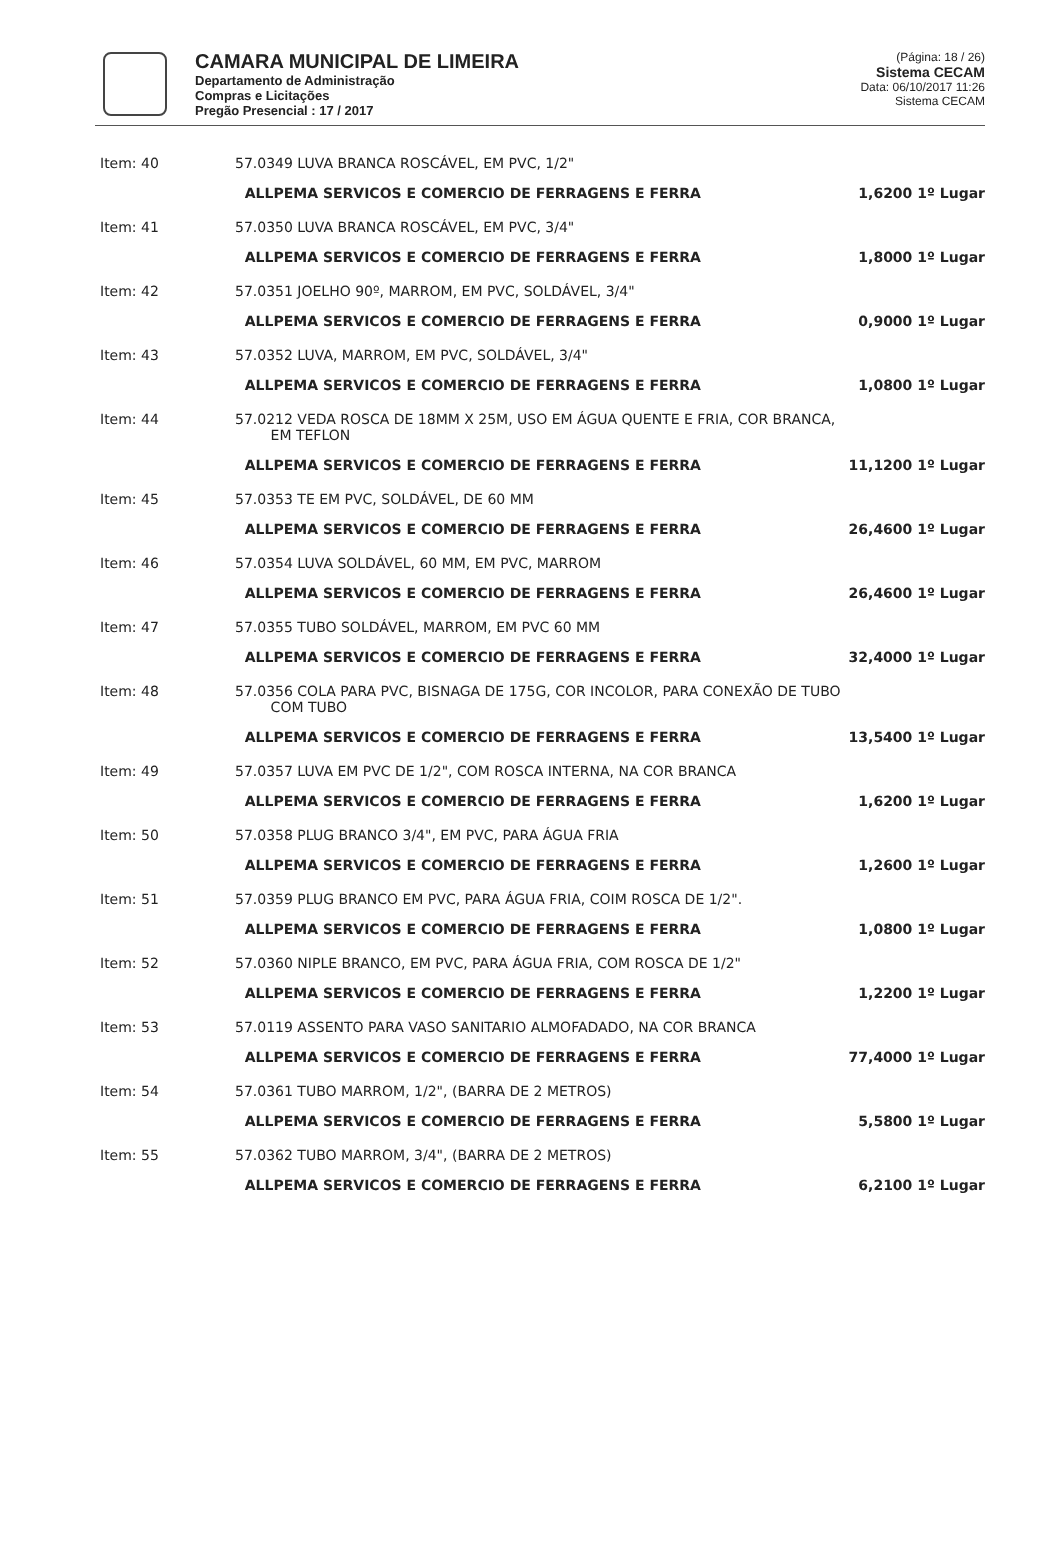CAMARA MUNICIPAL DE LIMEIRA
Departamento de Administração
Compras e Licitações
Pregão Presencial : 17 / 2017
(Página: 18 / 26)
Sistema CECAM
Data: 06/10/2017 11:26
Sistema CECAM
| Item: 40 | 57.0349 LUVA BRANCA ROSCÁVEL, EM PVC, 1/2" | |
| | ALLPEMA SERVICOS E COMERCIO DE FERRAGENS E FERRA | 1,6200 1º Lugar |
| Item: 41 | 57.0350 LUVA BRANCA ROSCÁVEL, EM PVC, 3/4" | |
| | ALLPEMA SERVICOS E COMERCIO DE FERRAGENS E FERRA | 1,8000 1º Lugar |
| Item: 42 | 57.0351 JOELHO 90º, MARROM, EM PVC, SOLDÁVEL, 3/4" | |
| | ALLPEMA SERVICOS E COMERCIO DE FERRAGENS E FERRA | 0,9000 1º Lugar |
| Item: 43 | 57.0352 LUVA, MARROM, EM PVC, SOLDÁVEL, 3/4" | |
| | ALLPEMA SERVICOS E COMERCIO DE FERRAGENS E FERRA | 1,0800 1º Lugar |
| Item: 44 | 57.0212 VEDA ROSCA DE 18MM X 25M, USO EM ÁGUA QUENTE E FRIA, COR BRANCA, EM TEFLON | |
| | ALLPEMA SERVICOS E COMERCIO DE FERRAGENS E FERRA | 11,1200 1º Lugar |
| Item: 45 | 57.0353 TE EM PVC, SOLDÁVEL, DE 60 MM | |
| | ALLPEMA SERVICOS E COMERCIO DE FERRAGENS E FERRA | 26,4600 1º Lugar |
| Item: 46 | 57.0354 LUVA SOLDÁVEL, 60 MM, EM PVC, MARROM | |
| | ALLPEMA SERVICOS E COMERCIO DE FERRAGENS E FERRA | 26,4600 1º Lugar |
| Item: 47 | 57.0355 TUBO SOLDÁVEL, MARROM, EM PVC 60 MM | |
| | ALLPEMA SERVICOS E COMERCIO DE FERRAGENS E FERRA | 32,4000 1º Lugar |
| Item: 48 | 57.0356 COLA PARA PVC, BISNAGA DE 175G, COR INCOLOR, PARA CONEXÃO DE TUBO COM TUBO | |
| | ALLPEMA SERVICOS E COMERCIO DE FERRAGENS E FERRA | 13,5400 1º Lugar |
| Item: 49 | 57.0357 LUVA EM PVC DE 1/2", COM ROSCA INTERNA, NA COR BRANCA | |
| | ALLPEMA SERVICOS E COMERCIO DE FERRAGENS E FERRA | 1,6200 1º Lugar |
| Item: 50 | 57.0358 PLUG BRANCO 3/4", EM PVC, PARA ÁGUA FRIA | |
| | ALLPEMA SERVICOS E COMERCIO DE FERRAGENS E FERRA | 1,2600 1º Lugar |
| Item: 51 | 57.0359 PLUG BRANCO EM PVC, PARA ÁGUA FRIA, COIM ROSCA DE 1/2". | |
| | ALLPEMA SERVICOS E COMERCIO DE FERRAGENS E FERRA | 1,0800 1º Lugar |
| Item: 52 | 57.0360 NIPLE BRANCO, EM PVC, PARA ÁGUA FRIA, COM ROSCA DE 1/2" | |
| | ALLPEMA SERVICOS E COMERCIO DE FERRAGENS E FERRA | 1,2200 1º Lugar |
| Item: 53 | 57.0119 ASSENTO PARA VASO SANITARIO ALMOFADADO, NA COR BRANCA | |
| | ALLPEMA SERVICOS E COMERCIO DE FERRAGENS E FERRA | 77,4000 1º Lugar |
| Item: 54 | 57.0361 TUBO MARROM, 1/2", (BARRA DE 2 METROS) | |
| | ALLPEMA SERVICOS E COMERCIO DE FERRAGENS E FERRA | 5,5800 1º Lugar |
| Item: 55 | 57.0362 TUBO MARROM, 3/4", (BARRA DE 2 METROS) | |
| | ALLPEMA SERVICOS E COMERCIO DE FERRAGENS E FERRA | 6,2100 1º Lugar |